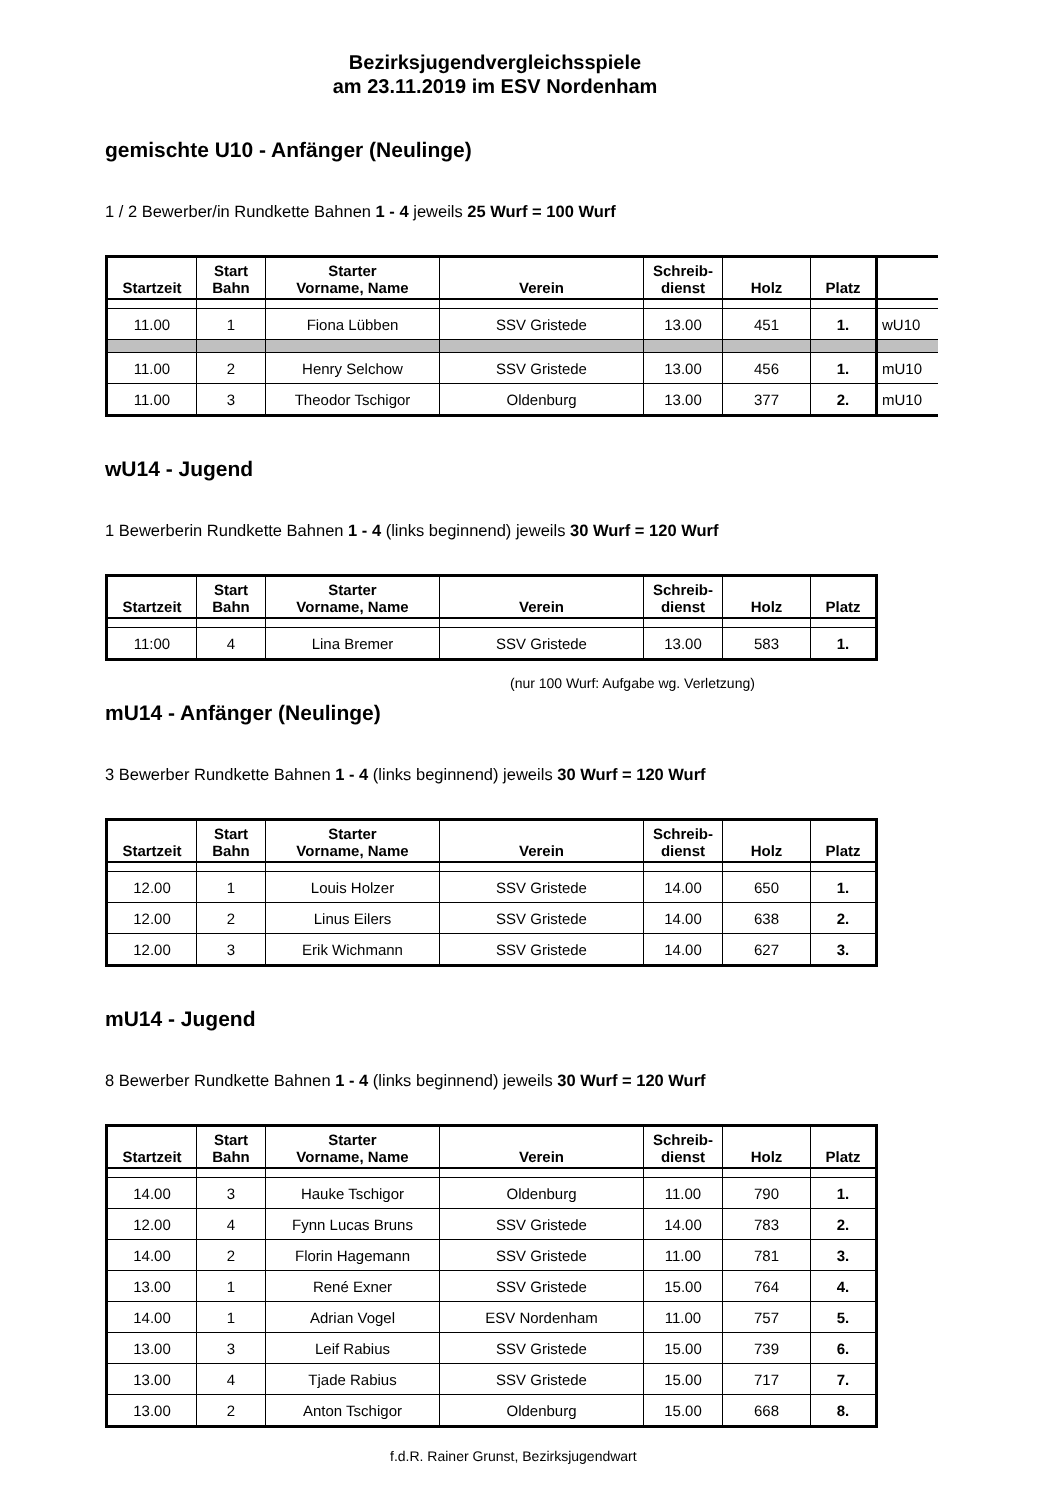Bezirksjugendvergleichsspiele
am 23.11.2019 im ESV Nordenham
gemischte U10 - Anfänger (Neulinge)
1 / 2 Bewerber/in Rundkette Bahnen 1 - 4 jeweils 25 Wurf = 100 Wurf
| Startzeit | Start Bahn | Starter Vorname, Name | Verein | Schreib- dienst | Holz | Platz | |
| --- | --- | --- | --- | --- | --- | --- | --- |
| 11.00 | 1 | Fiona Lübben | SSV Gristede | 13.00 | 451 | 1. | wU10 |
| 11.00 | 2 | Henry Selchow | SSV Gristede | 13.00 | 456 | 1. | mU10 |
| 11.00 | 3 | Theodor Tschigor | Oldenburg | 13.00 | 377 | 2. | mU10 |
wU14 - Jugend
1 Bewerberin Rundkette Bahnen 1 - 4 (links beginnend) jeweils 30 Wurf = 120 Wurf
| Startzeit | Start Bahn | Starter Vorname, Name | Verein | Schreib- dienst | Holz | Platz |
| --- | --- | --- | --- | --- | --- | --- |
| 11:00 | 4 | Lina Bremer | SSV Gristede | 13.00 | 583 | 1. |
(nur 100 Wurf: Aufgabe wg. Verletzung)
mU14 - Anfänger (Neulinge)
3 Bewerber Rundkette Bahnen 1 - 4 (links beginnend) jeweils 30 Wurf = 120 Wurf
| Startzeit | Start Bahn | Starter Vorname, Name | Verein | Schreib- dienst | Holz | Platz |
| --- | --- | --- | --- | --- | --- | --- |
| 12.00 | 1 | Louis Holzer | SSV Gristede | 14.00 | 650 | 1. |
| 12.00 | 2 | Linus Eilers | SSV Gristede | 14.00 | 638 | 2. |
| 12.00 | 3 | Erik Wichmann | SSV Gristede | 14.00 | 627 | 3. |
mU14 - Jugend
8 Bewerber Rundkette Bahnen 1 - 4 (links beginnend) jeweils 30 Wurf = 120 Wurf
| Startzeit | Start Bahn | Starter Vorname, Name | Verein | Schreib- dienst | Holz | Platz |
| --- | --- | --- | --- | --- | --- | --- |
| 14.00 | 3 | Hauke Tschigor | Oldenburg | 11.00 | 790 | 1. |
| 12.00 | 4 | Fynn Lucas Bruns | SSV Gristede | 14.00 | 783 | 2. |
| 14.00 | 2 | Florin Hagemann | SSV Gristede | 11.00 | 781 | 3. |
| 13.00 | 1 | René Exner | SSV Gristede | 15.00 | 764 | 4. |
| 14.00 | 1 | Adrian Vogel | ESV Nordenham | 11.00 | 757 | 5. |
| 13.00 | 3 | Leif Rabius | SSV Gristede | 15.00 | 739 | 6. |
| 13.00 | 4 | Tjade Rabius | SSV Gristede | 15.00 | 717 | 7. |
| 13.00 | 2 | Anton Tschigor | Oldenburg | 15.00 | 668 | 8. |
f.d.R. Rainer Grunst, Bezirksjugendwart